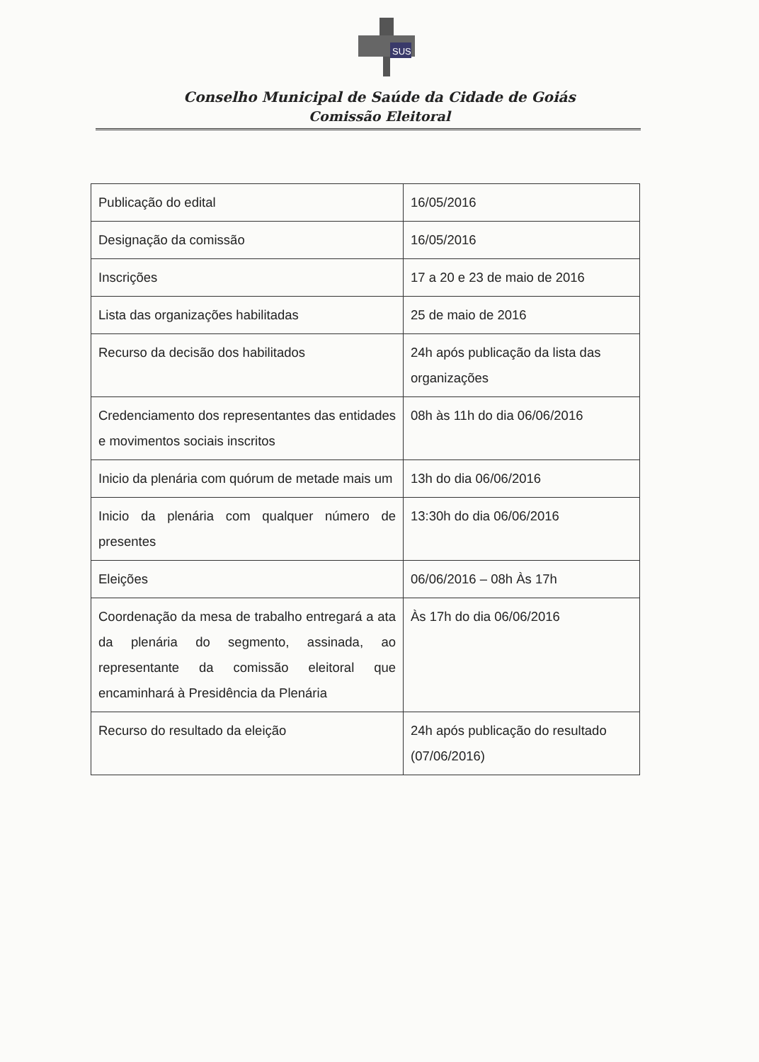SUS
Conselho Municipal de Saúde da Cidade de Goiás
Comissão Eleitoral
| Publicação do edital | 16/05/2016 |
| Designação da comissão | 16/05/2016 |
| Inscrições | 17 a 20 e 23 de maio de 2016 |
| Lista das organizações habilitadas | 25 de maio de 2016 |
| Recurso da decisão dos habilitados | 24h após publicação da lista das organizações |
| Credenciamento dos representantes das entidades e movimentos sociais inscritos | 08h às 11h do dia 06/06/2016 |
| Inicio da plenária com quórum de metade mais um | 13h do dia 06/06/2016 |
| Inicio da plenária com qualquer número de presentes | 13:30h do dia 06/06/2016 |
| Eleições | 06/06/2016 – 08h Às 17h |
| Coordenação da mesa de trabalho entregará a ata da plenária do segmento, assinada, ao representante da comissão eleitoral que encaminhará à Presidência da Plenária | Às 17h do dia 06/06/2016 |
| Recurso do resultado da eleição | 24h após publicação do resultado (07/06/2016) |